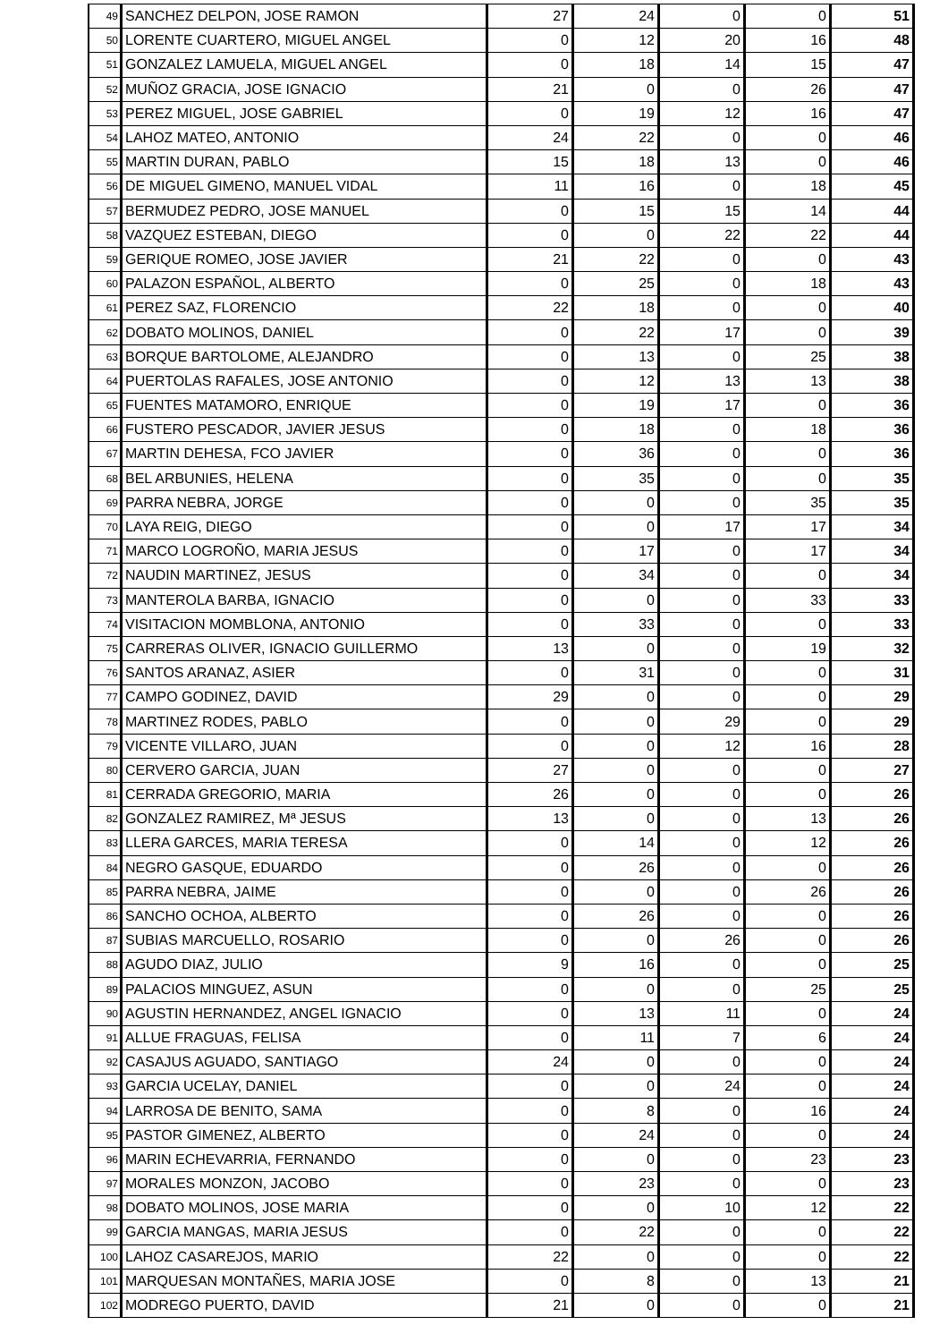| 49 | SANCHEZ DELPON, JOSE RAMON | 27 | 24 | 0 | 0 | 51 |
| 50 | LORENTE CUARTERO, MIGUEL ANGEL | 0 | 12 | 20 | 16 | 48 |
| 51 | GONZALEZ LAMUELA, MIGUEL ANGEL | 0 | 18 | 14 | 15 | 47 |
| 52 | MUÑOZ GRACIA, JOSE IGNACIO | 21 | 0 | 0 | 26 | 47 |
| 53 | PEREZ MIGUEL, JOSE GABRIEL | 0 | 19 | 12 | 16 | 47 |
| 54 | LAHOZ MATEO, ANTONIO | 24 | 22 | 0 | 0 | 46 |
| 55 | MARTIN DURAN, PABLO | 15 | 18 | 13 | 0 | 46 |
| 56 | DE MIGUEL GIMENO, MANUEL VIDAL | 11 | 16 | 0 | 18 | 45 |
| 57 | BERMUDEZ PEDRO, JOSE MANUEL | 0 | 15 | 15 | 14 | 44 |
| 58 | VAZQUEZ ESTEBAN, DIEGO | 0 | 0 | 22 | 22 | 44 |
| 59 | GERIQUE ROMEO, JOSE JAVIER | 21 | 22 | 0 | 0 | 43 |
| 60 | PALAZON ESPAÑOL, ALBERTO | 0 | 25 | 0 | 18 | 43 |
| 61 | PEREZ SAZ, FLORENCIO | 22 | 18 | 0 | 0 | 40 |
| 62 | DOBATO MOLINOS, DANIEL | 0 | 22 | 17 | 0 | 39 |
| 63 | BORQUE BARTOLOME, ALEJANDRO | 0 | 13 | 0 | 25 | 38 |
| 64 | PUERTOLAS RAFALES, JOSE ANTONIO | 0 | 12 | 13 | 13 | 38 |
| 65 | FUENTES MATAMORO, ENRIQUE | 0 | 19 | 17 | 0 | 36 |
| 66 | FUSTERO PESCADOR, JAVIER JESUS | 0 | 18 | 0 | 18 | 36 |
| 67 | MARTIN DEHESA, FCO JAVIER | 0 | 36 | 0 | 0 | 36 |
| 68 | BEL ARBUNIES, HELENA | 0 | 35 | 0 | 0 | 35 |
| 69 | PARRA NEBRA, JORGE | 0 | 0 | 0 | 35 | 35 |
| 70 | LAYA REIG, DIEGO | 0 | 0 | 17 | 17 | 34 |
| 71 | MARCO LOGROÑO, MARIA JESUS | 0 | 17 | 0 | 17 | 34 |
| 72 | NAUDIN MARTINEZ, JESUS | 0 | 34 | 0 | 0 | 34 |
| 73 | MANTEROLA BARBA, IGNACIO | 0 | 0 | 0 | 33 | 33 |
| 74 | VISITACION MOMBLONA, ANTONIO | 0 | 33 | 0 | 0 | 33 |
| 75 | CARRERAS OLIVER, IGNACIO GUILLERMO | 13 | 0 | 0 | 19 | 32 |
| 76 | SANTOS ARANAZ, ASIER | 0 | 31 | 0 | 0 | 31 |
| 77 | CAMPO GODINEZ, DAVID | 29 | 0 | 0 | 0 | 29 |
| 78 | MARTINEZ RODES, PABLO | 0 | 0 | 29 | 0 | 29 |
| 79 | VICENTE VILLARO, JUAN | 0 | 0 | 12 | 16 | 28 |
| 80 | CERVERO GARCIA, JUAN | 27 | 0 | 0 | 0 | 27 |
| 81 | CERRADA GREGORIO, MARIA | 26 | 0 | 0 | 0 | 26 |
| 82 | GONZALEZ RAMIREZ, Mª JESUS | 13 | 0 | 0 | 13 | 26 |
| 83 | LLERA GARCES, MARIA TERESA | 0 | 14 | 0 | 12 | 26 |
| 84 | NEGRO GASQUE, EDUARDO | 0 | 26 | 0 | 0 | 26 |
| 85 | PARRA NEBRA, JAIME | 0 | 0 | 0 | 26 | 26 |
| 86 | SANCHO OCHOA, ALBERTO | 0 | 26 | 0 | 0 | 26 |
| 87 | SUBIAS MARCUELLO, ROSARIO | 0 | 0 | 26 | 0 | 26 |
| 88 | AGUDO DIAZ, JULIO | 9 | 16 | 0 | 0 | 25 |
| 89 | PALACIOS MINGUEZ, ASUN | 0 | 0 | 0 | 25 | 25 |
| 90 | AGUSTIN HERNANDEZ, ANGEL IGNACIO | 0 | 13 | 11 | 0 | 24 |
| 91 | ALLUE FRAGUAS, FELISA | 0 | 11 | 7 | 6 | 24 |
| 92 | CASAJUS AGUADO, SANTIAGO | 24 | 0 | 0 | 0 | 24 |
| 93 | GARCIA UCELAY, DANIEL | 0 | 0 | 24 | 0 | 24 |
| 94 | LARROSA DE BENITO, SAMA | 0 | 8 | 0 | 16 | 24 |
| 95 | PASTOR GIMENEZ, ALBERTO | 0 | 24 | 0 | 0 | 24 |
| 96 | MARIN ECHEVARRIA, FERNANDO | 0 | 0 | 0 | 23 | 23 |
| 97 | MORALES MONZON, JACOBO | 0 | 23 | 0 | 0 | 23 |
| 98 | DOBATO MOLINOS, JOSE MARIA | 0 | 0 | 10 | 12 | 22 |
| 99 | GARCIA MANGAS, MARIA JESUS | 0 | 22 | 0 | 0 | 22 |
| 100 | LAHOZ CASAREJOS, MARIO | 22 | 0 | 0 | 0 | 22 |
| 101 | MARQUESAN MONTAÑES, MARIA JOSE | 0 | 8 | 0 | 13 | 21 |
| 102 | MODREGO PUERTO, DAVID | 21 | 0 | 0 | 0 | 21 |